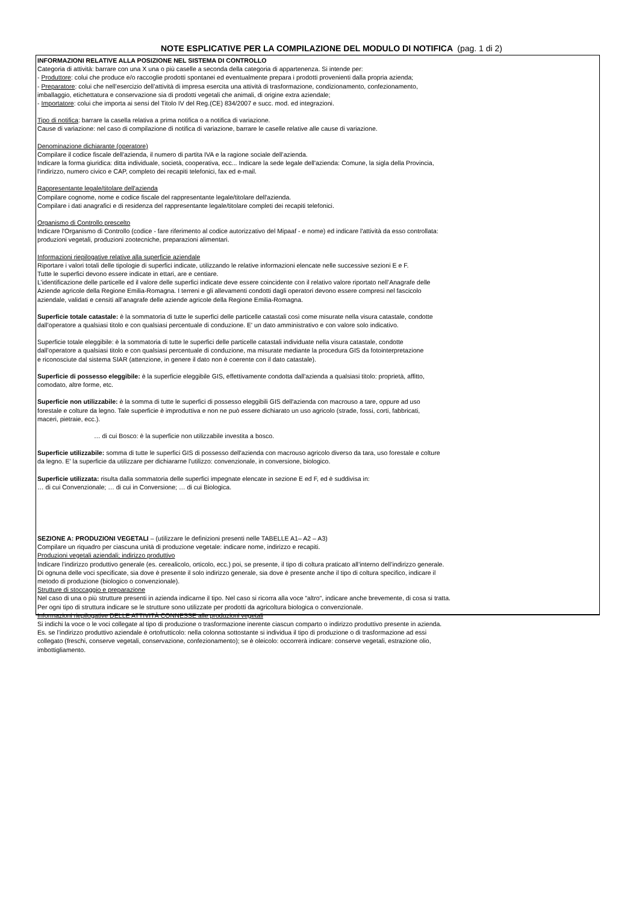NOTE ESPLICATIVE PER LA COMPILAZIONE DEL MODULO DI NOTIFICA (pag. 1 di 2)
INFORMAZIONI RELATIVE ALLA POSIZIONE NEL SISTEMA DI CONTROLLO
Categoria di attività: barrare con una X una o più caselle a seconda della categoria di appartenenza. Si intende per:
- Produttore: colui che produce e/o raccoglie prodotti spontanei ed eventualmente prepara i prodotti provenienti dalla propria azienda;
- Preparatore: colui che nell’esercizio dell’attività di impresa esercita una attività di trasformazione, condizionamento, confezionamento,
imballaggio, etichettatura e conservazione sia di prodotti vegetali che animali, di origine extra aziendale;
- Importatore: colui che importa ai sensi del Titolo IV del Reg.(CE) 834/2007 e succ. mod. ed integrazioni.
Tipo di notifica: barrare la casella relativa a prima notifica o a notifica di variazione.
Cause di variazione: nel caso di compilazione di notifica di variazione, barrare le caselle relative alle cause di variazione.
Denominazione dichiarante (operatore)
Compilare il codice fiscale dell'azienda, il numero di partita IVA e la ragione sociale dell’azienda.
Indicare la forma giuridica: ditta individuale, società, cooperativa, ecc... Indicare la sede legale dell'azienda: Comune, la sigla della Provincia,
l'indirizzo, numero civico e CAP, completo dei recapiti telefonici, fax ed e-mail.
Rappresentante legale/titolare dell'azienda
Compilare cognome, nome e codice fiscale del rappresentante legale/titolare dell'azienda.
Compilare i dati anagrafici e di residenza del rappresentante legale/titolare completi dei recapiti telefonici.
Organismo di Controllo prescelto
Indicare l'Organismo di Controllo (codice - fare riferimento al codice autorizzativo del Mipaaf - e nome) ed indicare l'attività da esso controllata:
produzioni vegetali, produzioni zootecniche, preparazioni alimentari.
Informazioni riepilogative relative alla superficie aziendale
Riportare i valori totali delle tipologie di superfici indicate, utilizzando le relative informazioni elencate nelle successive sezioni E e F.
Tutte le superfici devono essere indicate in ettari, are e centiare.
L’identificazione delle particelle ed il valore delle superfici indicate deve essere coincidente con il relativo valore riportato nell’Anagrafe delle
Aziende agricole della Regione Emilia-Romagna. I terreni e gli allevamenti condotti dagli operatori devono essere compresi nel fascicolo
aziendale, validati e censiti all’anagrafe delle aziende agricole della Regione Emilia-Romagna.
Superficie totale catastale: è la sommatoria di tutte le superfici delle particelle catastali così come misurate nella visura catastale, condotte
dall’operatore a qualsiasi titolo e con qualsiasi percentuale di conduzione. E' un dato amministrativo e con valore solo indicativo.
Superficie totale eleggibile: è la sommatoria di tutte le superfici delle particelle catastali individuate nella visura catastale, condotte
dall’operatore a qualsiasi titolo e con qualsiasi percentuale di conduzione, ma misurate mediante la procedura GIS da fotointerpretazione
e riconosciute dal sistema SIAR (attenzione, in genere il dato non è coerente con il dato catastale).
Superficie di possesso eleggibile: è la superficie eleggibile GIS, effettivamente condotta dall'azienda a qualsiasi titolo: proprietà, affitto,
comodato, altre forme, etc.
Superficie non utilizzabile: è la somma di tutte le superfici di possesso eleggibili GIS dell'azienda con macrouso a tare, oppure ad uso
forestale e colture da legno. Tale superficie è improduttiva e non ne può essere dichiarato un uso agricolo (strade, fossi, corti, fabbricati,
maceri, pietraie, ecc.).
… di cui Bosco: è la superficie non utilizzabile investita a bosco.
Superficie utilizzabile: somma di tutte le superfici GIS di possesso dell'azienda con macrouso agricolo diverso da tara, uso forestale e colture
da legno. E' la superficie da utilizzare per dichiararne l'utilizzo: convenzionale, in conversione, biologico.
Superficie utilizzata: risulta dalla sommatoria delle superfici impegnate elencate in sezione E ed F, ed è suddivisa in:
… di cui Convenzionale; … di cui in Conversione; … di cui Biologica.
SEZIONE A: PRODUZIONI VEGETALI – (utilizzare le definizioni presenti nelle TABELLE A1– A2 – A3)
Compilare un riquadro per ciascuna unità di produzione vegetale: indicare nome, indirizzo e recapiti.
Produzioni vegetali aziendali; indirizzo produttivo
Indicare l’indirizzo produttivo generale (es. cerealicolo, orticolo, ecc.) poi, se presente, il tipo di coltura praticato all’interno dell’indirizzo generale.
Di ognuna delle voci specificate, sia dove è presente il solo indirizzo generale, sia dove è presente anche il tipo di coltura specifico, indicare il
metodo di produzione (biologico o convenzionale).
Strutture di stoccaggio e preparazione
Nel caso di una o più strutture presenti in azienda indicarne il tipo. Nel caso si ricorra alla voce “altro“, indicare anche brevemente, di cosa si tratta.
Per ogni tipo di struttura indicare se le strutture sono utilizzate per prodotti da agricoltura biologica o convenzionale.
Informazioni riepilogative DELLE ATTIVITÀ CONNESSE alle produzioni vegetali
Si indichi la voce o le voci collegate al tipo di produzione o trasformazione inerente ciascun comparto o indirizzo produttivo presente in azienda.
Es. se l’indirizzo produttivo aziendale è ortofrutticolo: nella colonna sottostante si individua il tipo di produzione o di trasformazione ad essi
collegato (freschi, conserve vegetali, conservazione, confezionamento); se è oleicolo: occorrerà indicare: conserve vegetali, estrazione olio,
imbottigliamento.